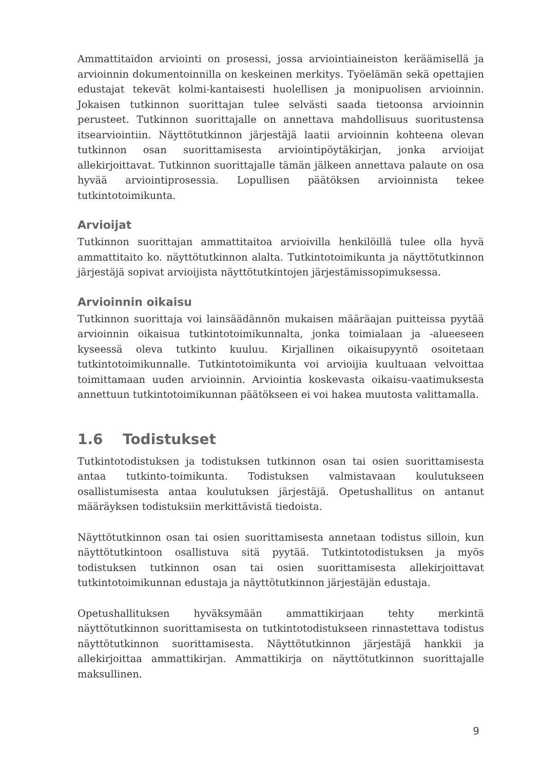Ammattitaidon arviointi on prosessi, jossa arviointiaineiston keräämisellä ja arvioinnin dokumentoinnilla on keskeinen merkitys. Työelämän sekä opettajien edustajat tekevät kolmi-kantaisesti huolellisen ja monipuolisen arvioinnin. Jokaisen tutkinnon suorittajan tulee selvästi saada tietoonsa arvioinnin perusteet. Tutkinnon suorittajalle on annettava mahdollisuus suoritustensa itsearviointiin. Näyttötutkinnon järjestäjä laatii arvioinnin kohteena olevan tutkinnon osan suorittamisesta arviointipöytäkirjan, jonka arvioijat allekirjoittavat. Tutkinnon suorittajalle tämän jälkeen annettava palaute on osa hyvää arviointiprosessia. Lopullisen päätöksen arvioinnista tekee tutkintotoimikunta.
Arvioijat
Tutkinnon suorittajan ammattitaitoa arvioivilla henkilöillä tulee olla hyvä ammattitaito ko. näyttötutkinnon alalta. Tutkintotoimikunta ja näyttötutkinnon järjestäjä sopivat arvioijista näyttötutkintojen järjestämissopimuksessa.
Arvioinnin oikaisu
Tutkinnon suorittaja voi lainsäädännön mukaisen määräajan puitteissa pyytää arvioinnin oikaisua tutkintotoimikunnalta, jonka toimialaan ja -alueeseen kyseessä oleva tutkinto kuuluu. Kirjallinen oikaisupyyntö osoitetaan tutkintotoimikunnalle. Tutkintotoimikunta voi arvioijia kuultuaan velvoittaa toimittamaan uuden arvioinnin. Arviointia koskevasta oikaisu-vaatimuksesta annettuun tutkintotoimikunnan päätökseen ei voi hakea muutosta valittamalla.
1.6 Todistukset
Tutkintotodistuksen ja todistuksen tutkinnon osan tai osien suorittamisesta antaa tutkinto-toimikunta. Todistuksen valmistavaan koulutukseen osallistumisesta antaa koulutuksen järjestäjä. Opetushallitus on antanut määräyksen todistuksiin merkittävistä tiedoista.
Näyttötutkinnon osan tai osien suorittamisesta annetaan todistus silloin, kun näyttötutkintoon osallistuva sitä pyytää. Tutkintotodistuksen ja myös todistuksen tutkinnon osan tai osien suorittamisesta allekirjoittavat tutkintotoimikunnan edustaja ja näyttötutkinnon järjestäjän edustaja.
Opetushallituksen hyväksymään ammattikirjaan tehty merkintä näyttötutkinnon suorittamisesta on tutkintotodistukseen rinnastettava todistus näyttötutkinnon suorittamisesta. Näyttötutkinnon järjestäjä hankkii ja allekirjoittaa ammattikirjan. Ammattikirja on näyttötutkinnon suorittajalle maksullinen.
9